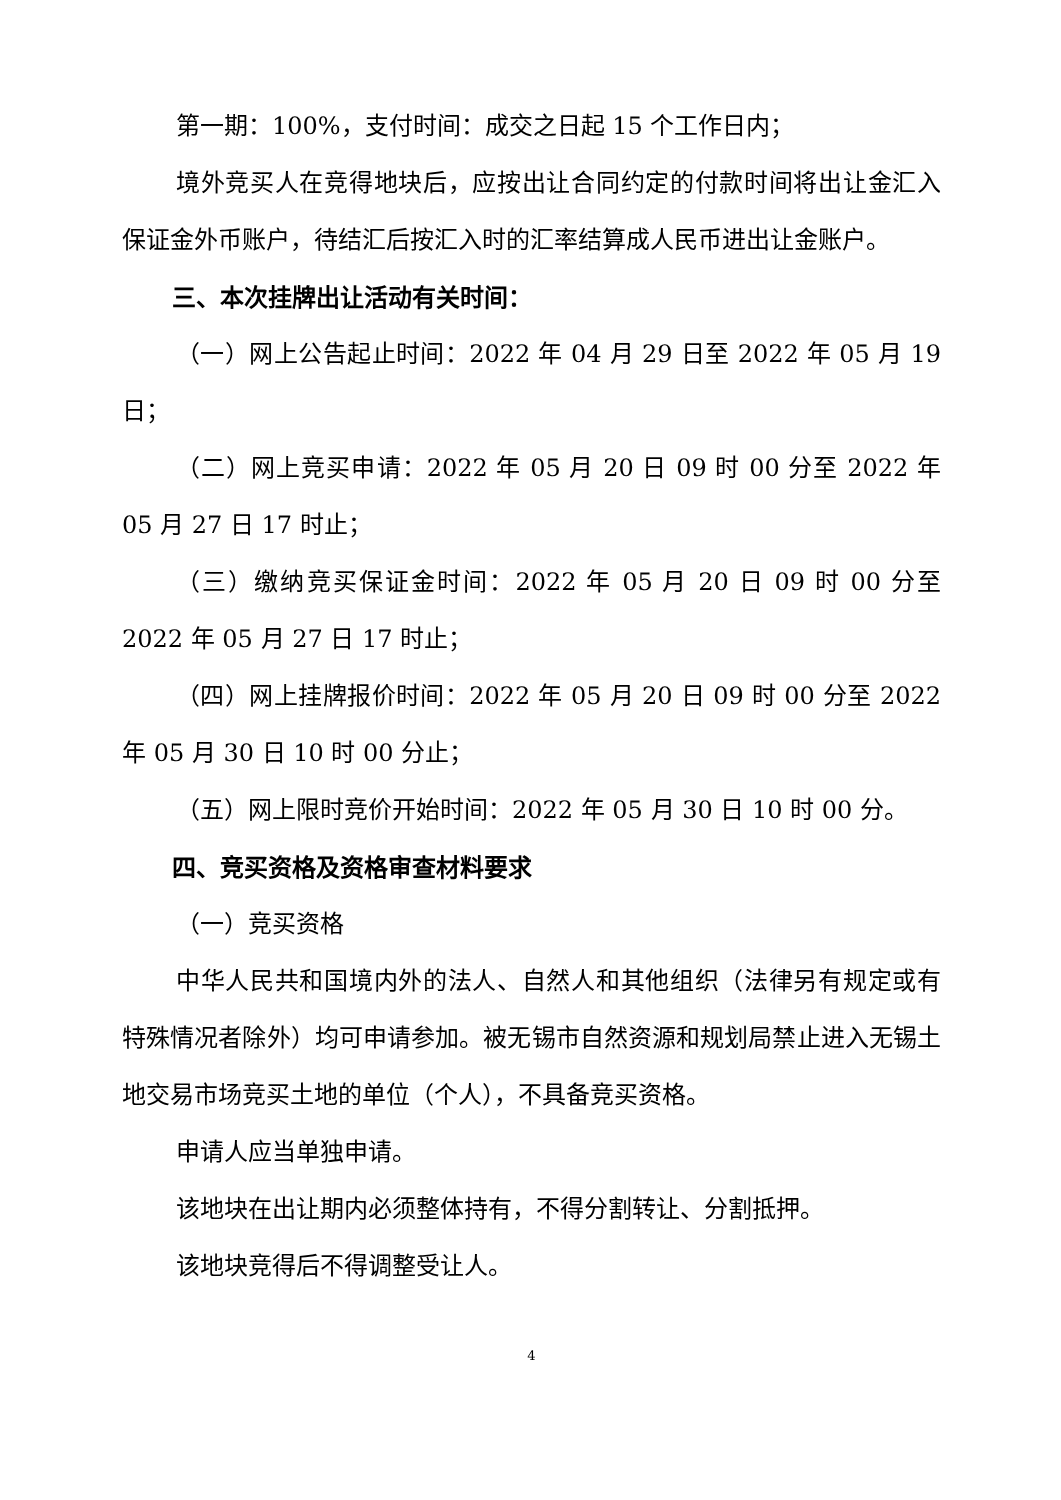第一期：100%，支付时间：成交之日起 15 个工作日内；
境外竞买人在竞得地块后，应按出让合同约定的付款时间将出让金汇入保证金外币账户，待结汇后按汇入时的汇率结算成人民币进出让金账户。
三、本次挂牌出让活动有关时间：
（一）网上公告起止时间：2022 年 04 月 29 日至 2022 年 05 月 19 日；
（二）网上竞买申请：2022 年 05 月 20 日 09 时 00 分至 2022 年 05 月 27 日 17 时止；
（三）缴纳竞买保证金时间：2022 年 05 月 20 日 09 时 00 分至 2022 年 05 月 27 日 17 时止；
（四）网上挂牌报价时间：2022 年 05 月 20 日 09 时 00 分至 2022 年 05 月 30 日 10 时 00 分止；
（五）网上限时竞价开始时间：2022 年 05 月 30 日 10 时 00 分。
四、竞买资格及资格审查材料要求
（一）竞买资格
中华人民共和国境内外的法人、自然人和其他组织（法律另有规定或有特殊情况者除外）均可申请参加。被无锡市自然资源和规划局禁止进入无锡土地交易市场竞买土地的单位（个人），不具备竞买资格。
申请人应当单独申请。
该地块在出让期内必须整体持有，不得分割转让、分割抵押。
该地块竞得后不得调整受让人。
4